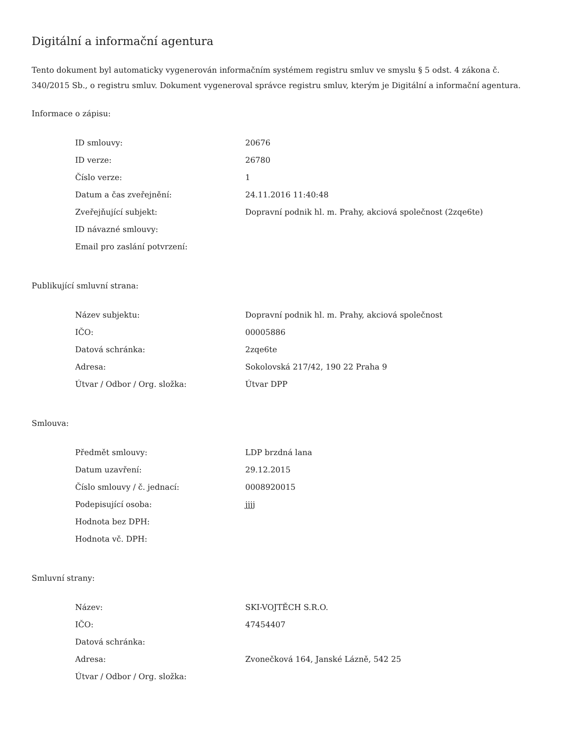Digitální a informační agentura
Tento dokument byl automaticky vygenerován informačním systémem registru smluv ve smyslu § 5 odst. 4 zákona č. 340/2015 Sb., o registru smluv. Dokument vygeneroval správce registru smluv, kterým je Digitální a informační agentura.
Informace o zápisu:
| ID smlouvy: | 20676 |
| ID verze: | 26780 |
| Číslo verze: | 1 |
| Datum a čas zveřejnění: | 24.11.2016 11:40:48 |
| Zveřejňující subjekt: | Dopravní podnik hl. m. Prahy, akciová společnost (2zqe6te) |
| ID návazné smlouvy: | |
| Email pro zaslání potvrzení: | |
Publikující smluvní strana:
| Název subjektu: | Dopravní podnik hl. m. Prahy, akciová společnost |
| IČO: | 00005886 |
| Datová schránka: | 2zqe6te |
| Adresa: | Sokolovská 217/42, 190 22 Praha 9 |
| Útvar / Odbor / Org. složka: | Útvar DPP |
Smlouva:
| Předmět smlouvy: | LDP brzdná lana |
| Datum uzavření: | 29.12.2015 |
| Číslo smlouvy / č. jednací: | 0008920015 |
| Podepisující osoba: | jjjj |
| Hodnota bez DPH: | |
| Hodnota vč. DPH: | |
Smluvní strany:
| Název: | SKI-VOJTĚCH S.R.O. |
| IČO: | 47454407 |
| Datová schránka: | |
| Adresa: | Zvonečková 164, Janské Lázně, 542 25 |
| Útvar / Odbor / Org. složka: | |